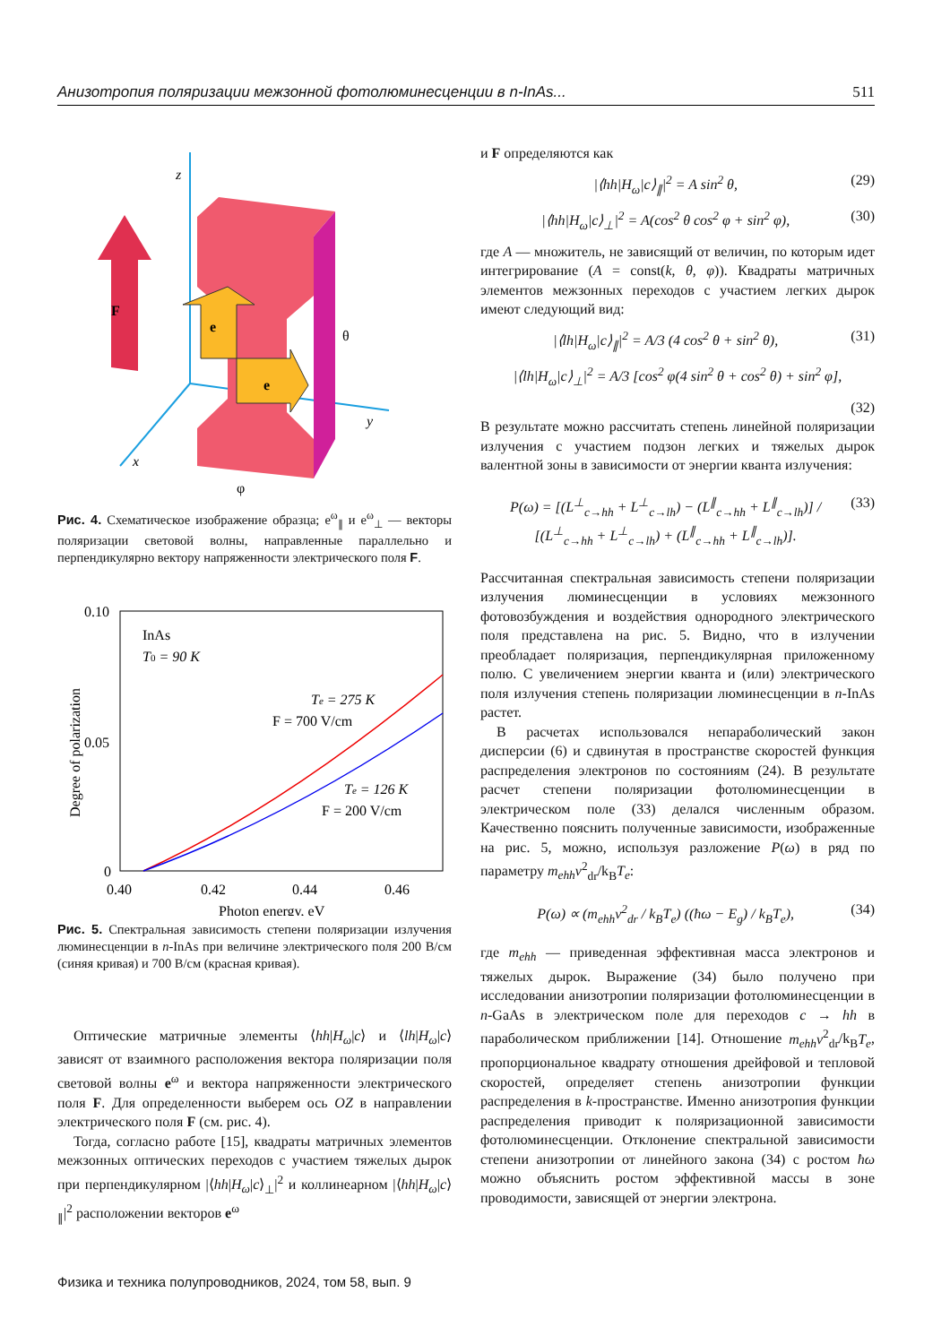Анизотропия поляризации межзонной фотолюминесценции в n-InAs... 511
z
x
y
F
e
e
θ
φ
Рис. 4. Схематическое изображение образца; e<sup>ω</sup><sub>∥</sub> и e<sup>ω</sup><sub>⊥</sub> — векторы поляризации световой волны, направленные параллельно и перпендикулярно вектору напряженности электрического поля F.
0.10
0.05
0
0.40
0.42
0.44
0.46
Photon energy, eV
Degree of polarization
InAs
T0 = 90 K
Te = 275 K
F = 700 V/cm
Te = 126 K
F = 200 V/cm
Рис. 5. Спектральная зависимость степени поляризации излучения люминесценции в n-InAs при величине электрического поля 200 В/см (синяя кривая) и 700 В/см (красная кривая).
Оптические матричные элементы ⟨hh|H<sub>ω</sub>|c⟩ и ⟨lh|H<sub>ω</sub>|c⟩ зависят от взаимного расположения вектора поляризации поля световой волны e<sup>ω</sup> и вектора напряженности электрического поля F. Для определенности выберем ось OZ в направлении электрического поля F (см. рис. 4).
Тогда, согласно работе [15], квадраты матричных элементов межзонных оптических переходов с участием тяжелых дырок при перпендикулярном |⟨hh|H<sub>ω</sub>|c⟩<sub>⊥</sub>|<sup>2</sup> и коллинеарном |⟨hh|H<sub>ω</sub>|c⟩<sub>∥</sub>|<sup>2</sup> расположении векторов e<sup>ω</sup>
и F определяются как
|⟨hh|H<sub>ω</sub>|c⟩<sub>∥</sub>|<sup>2</sup> = A sin<sup>2</sup> θ, (29)
|⟨hh|H<sub>ω</sub>|c⟩<sub>⊥</sub>|<sup>2</sup> = A(cos<sup>2</sup> θ cos<sup>2</sup> φ + sin<sup>2</sup> φ), (30)
где A — множитель, не зависящий от величин, по которым идет интегрирование (A = const(k, θ, φ)). Квадраты матричных элементов межзонных переходов с участием легких дырок имеют следующий вид:
|⟨lh|H<sub>ω</sub>|c⟩<sub>∥</sub>|<sup>2</sup> = A/3 (4 cos<sup>2</sup> θ + sin<sup>2</sup> θ), (31)
|⟨lh|H<sub>ω</sub>|c⟩<sub>⊥</sub>|<sup>2</sup> = A/3 [cos<sup>2</sup> φ(4 sin<sup>2</sup> θ + cos<sup>2</sup> θ) + sin<sup>2</sup> φ],
(32)
В результате можно рассчитать степень линейной поляризации излучения с участием подзон легких и тяжелых дырок валентной зоны в зависимости от энергии кванта излучения:
P(ω) = [(L<sup>⊥</sup><sub>c→hh</sub> + L<sup>⊥</sup><sub>c→lh</sub>) − (L<sup>∥</sup><sub>c→hh</sub> + L<sup>∥</sup><sub>c→lh</sub>)] / [(L<sup>⊥</sup><sub>c→hh</sub> + L<sup>⊥</sup><sub>c→lh</sub>) + (L<sup>∥</sup><sub>c→hh</sub> + L<sup>∥</sup><sub>c→lh</sub>)]. (33)
Рассчитанная спектральная зависимость степени поляризации излучения люминесценции в условиях межзонного фотовозбуждения и воздействия однородного электрического поля представлена на рис. 5. Видно, что в излучении преобладает поляризация, перпендикулярная приложенному полю. С увеличением энергии кванта и (или) электрического поля излучения степень поляризации люминесценции в n-InAs растет.
В расчетах использовался непараболический закон дисперсии (6) и сдвинутая в пространстве скоростей функция распределения электронов по состояниям (24). В результате расчет степени поляризации фотолюминесценции в электрическом поле (33) делался численным образом. Качественно пояснить полученные зависимости, изображенные на рис. 5, можно, используя разложение P(ω) в ряд по параметру m<sub>ehh</sub>v<sup>2</sup><sub>dr</sub>/k<sub>B</sub>T<sub>e</sub>:
P(ω) ∝ (m<sub>ehh</sub>v<sup>2</sup><sub>dr</sub> / k<sub>B</sub>T<sub>e</sub>) ((ħω − E<sub>g</sub>) / k<sub>B</sub>T<sub>e</sub>), (34)
где m<sub>ehh</sub> — приведенная эффективная масса электронов и тяжелых дырок. Выражение (34) было получено при исследовании анизотропии поляризации фотолюминесценции в n-GaAs в электрическом поле для переходов c → hh в параболическом приближении [14]. Отношение m<sub>ehh</sub>v<sup>2</sup><sub>dr</sub>/k<sub>B</sub>T<sub>e</sub>, пропорциональное квадрату отношения дрейфовой и тепловой скоростей, определяет степень анизотропии функции распределения в k-пространстве. Именно анизотропия функции распределения приводит к поляризационной зависимости фотолюминесценции. Отклонение спектральной зависимости степени анизотропии от линейного закона (34) с ростом ħω можно объяснить ростом эффективной массы в зоне проводимости, зависящей от энергии электрона.
Физика и техника полупроводников, 2024, том 58, вып. 9